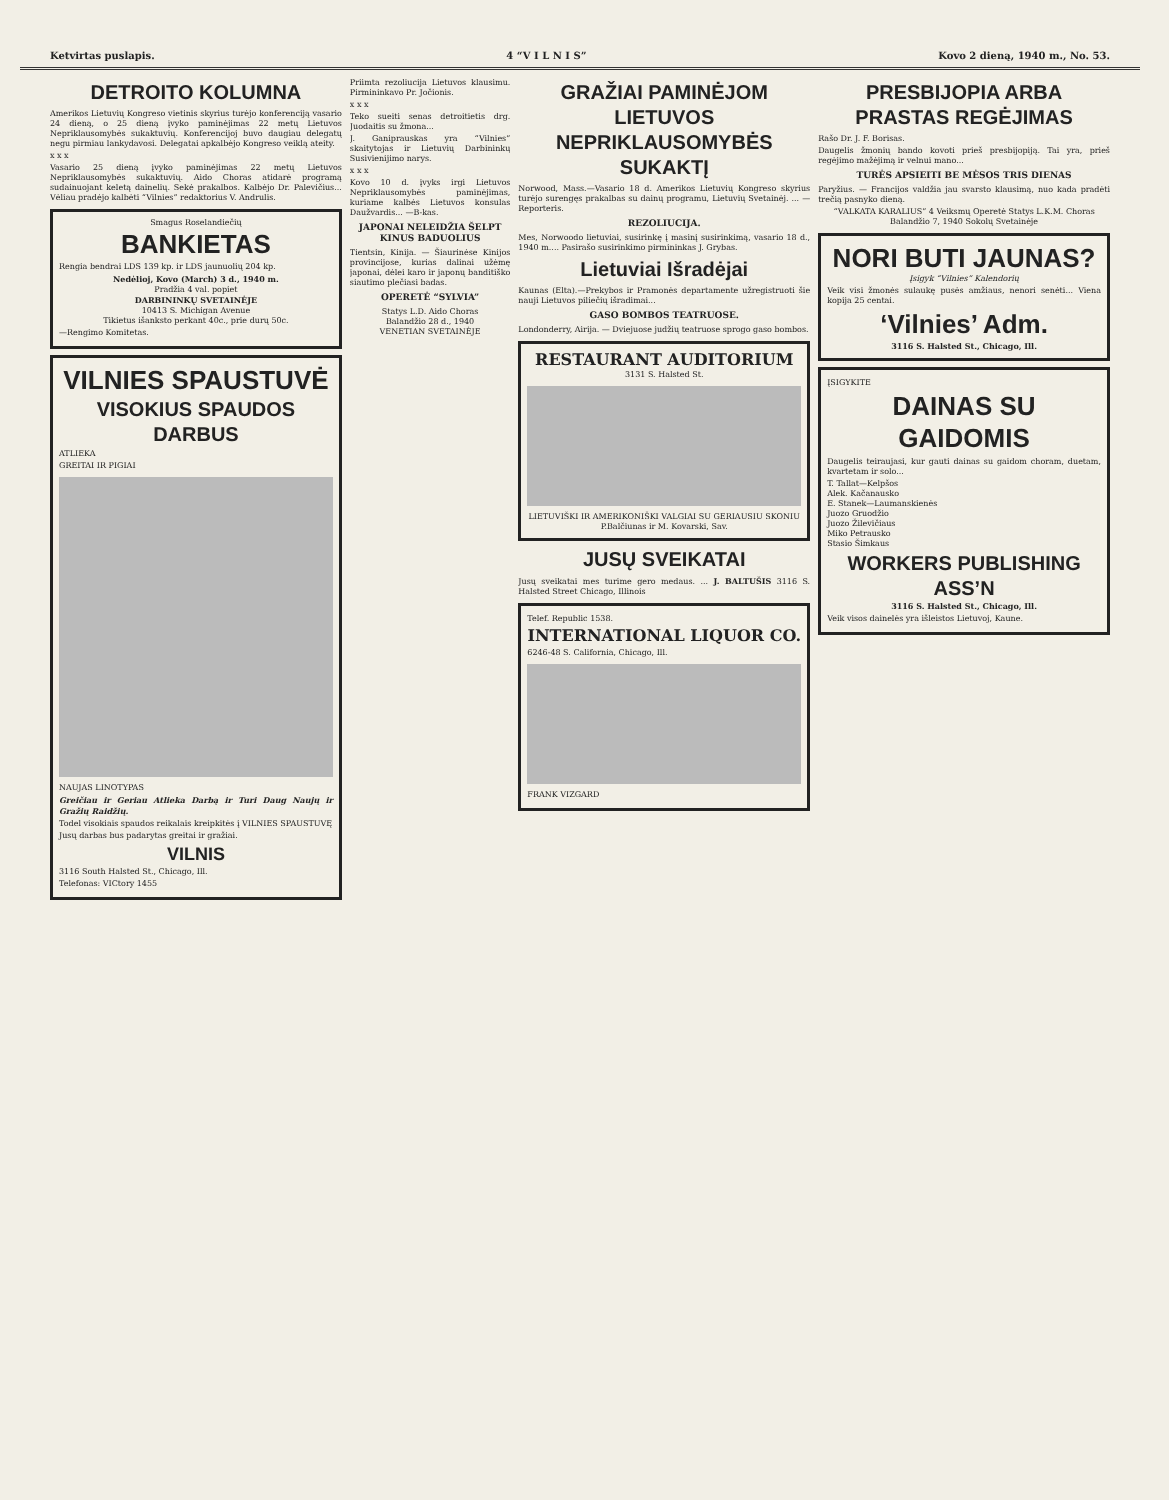Ketvirtas puslapis. 4 “V I L N I S” Kovo 2 dieną, 1940 m., No. 53.
DETROITO KOLUMNA
Amerikos Lietuvių Kongreso vietinis skyrius turėjo konferenciją vasario 24 dieną, o 25 dieną įvyko paminėjimas 22 metų Lietuvos Nepriklausomybės sukaktuvių. Konferencijoj buvo daugiau delegatų negu pirmiau lankydavosi. Delegatai apkalbėjo Kongreso veiklą ateity.
x x x
Vasario 25 dieną įvyko paminėjimas 22 metų Lietuvos Nepriklausomybės sukaktuvių. Aido Choras atidarė programą sudainuojant keletą dainelių. Sekė prakalbos. Kalbėjo Dr. Palevičius... Vėliau pradėjo kalbėti “Vilnies” redaktorius V. Andrulis.
Smagus Roselandiečių
BANKIETAS
Rengia bendrai LDS 139 kp. ir LDS jaunuolių 204 kp.
Nedėlioj, Kovo (March) 3 d., 1940 m.
Pradžia 4 val. popiet
DARBININKŲ SVETAINĖJE
10413 S. Michigan Avenue
Tikietus išanksto perkant 40c., prie durų 50c.
—Rengimo Komitetas.
VILNIES SPAUSTUVĖ
VISOKIUS SPAUDOS DARBUS
ATLIEKA
GREITAI IR PIGIAI
NAUJAS LINOTYPAS
Greičiau ir Geriau Atlieka Darbą ir Turi Daug Naujų ir Gražių Raidžių.
Todel visokiais spaudos reikalais kreipkitės į VILNIES SPAUSTUVĘ
Jusų darbas bus padarytas greitai ir gražiai.
VILNIS
3116 South Halsted St., Chicago, Ill.
Telefonas: VICtory 1455
Priimta rezoliucija Lietuvos klausimu. Pirmininkavo Pr. Jočionis.
x x x
Teko sueiti senas detroitietis drg. Juodaitis su žmona...
J. Ganiprauskas yra “Vilnies” skaitytojas ir Lietuvių Darbininkų Susivienijimo narys.
x x x
Kovo 10 d. įvyks irgi Lietuvos Nepriklausomybės paminėjimas, kuriame kalbės Lietuvos konsulas Daužvardis... —B-kas.
JAPONAI NELEIDŽIA ŠELPT KINUS BADUOLIUS
Tientsin, Kinija. — Šiaurinėse Kinijos provincijose, kurias dalinai užėmę japonai, dėlei karo ir japonų banditiško siautimo plečiasi badas.
OPERETĖ “SYLVIA”
Statys L.D. Aido Choras
Balandžio 28 d., 1940
VENETIAN SVETAINĖJE
GRAŽIAI PAMINĖJOM LIETUVOS NEPRIKLAUSOMYBĖS SUKAKTĮ
Norwood, Mass.—Vasario 18 d. Amerikos Lietuvių Kongreso skyrius turėjo surengęs prakalbas su dainų programu, Lietuvių Svetainėj. ... —Reporteris.
REZOLIUCIJA.
Mes, Norwoodo lietuviai, susirinkę į masinį susirinkimą, vasario 18 d., 1940 m.... Pasirašo susirinkimo pirmininkas J. Grybas.
Lietuviai Išradėjai
Kaunas (Elta).—Prekybos ir Pramonės departamente užregistruoti šie nauji Lietuvos piliečių išradimai...
GASO BOMBOS TEATRUOSE.
Londonderry, Airija. — Dviejuose judžių teatruose sprogo gaso bombos.
RESTAURANT AUDITORIUM
3131 S. Halsted St.
LIETUVIŠKI IR AMERIKONIŠKI VALGIAI SU GERIAUSIU SKONIU
P.Balčiunas ir M. Kovarski, Sav.
JUSŲ SVEIKATAI
Jusų sveikatai mes turime gero medaus. ... J. BALTUŠIS 3116 S. Halsted Street Chicago, Illinois
Telef. Republic 1538.
INTERNATIONAL LIQUOR CO.
6246-48 S. California, Chicago, Ill.
FRANK VIZGARD
PRESBIJOPIA ARBA PRASTAS REGĖJIMAS
Rašo Dr. J. F. Borisas.
Daugelis žmonių bando kovoti prieš presbijopiją. Tai yra, prieš regėjimo mažėjimą ir velnui mano...
TURĖS APSIEITI BE MĖSOS TRIS DIENAS
Paryžius. — Francijos valdžia jau svarsto klausimą, nuo kada pradėti trečią pasnyko dieną.
“VALKATA KARALIUS” 4 Veiksmų Operetė Statys L.K.M. Choras Balandžio 7, 1940 Sokolų Svetainėje
NORI BUTI JAUNAS?
Įsigyk “Vilnies” Kalendorių
Veik visi žmonės sulaukę pusės amžiaus, nenori senėti... Viena kopija 25 centai.
‘Vilnies’ Adm.
3116 S. Halsted St., Chicago, Ill.
ĮSIGYKITE
DAINAS SU GAIDOMIS
Daugelis teiraujasi, kur gauti dainas su gaidom choram, duetam, kvartetam ir solo...
T. Tallat—Kelpšos
Alek. Kačanausko
E. Stanek—Laumanskienės
Juozo Gruodžio
Juozo Žilevičiaus
Miko Petrausko
Stasio Šimkaus
WORKERS PUBLISHING ASS’N
3116 S. Halsted St., Chicago, Ill.
Veik visos dainelės yra išleistos Lietuvoj, Kaune.